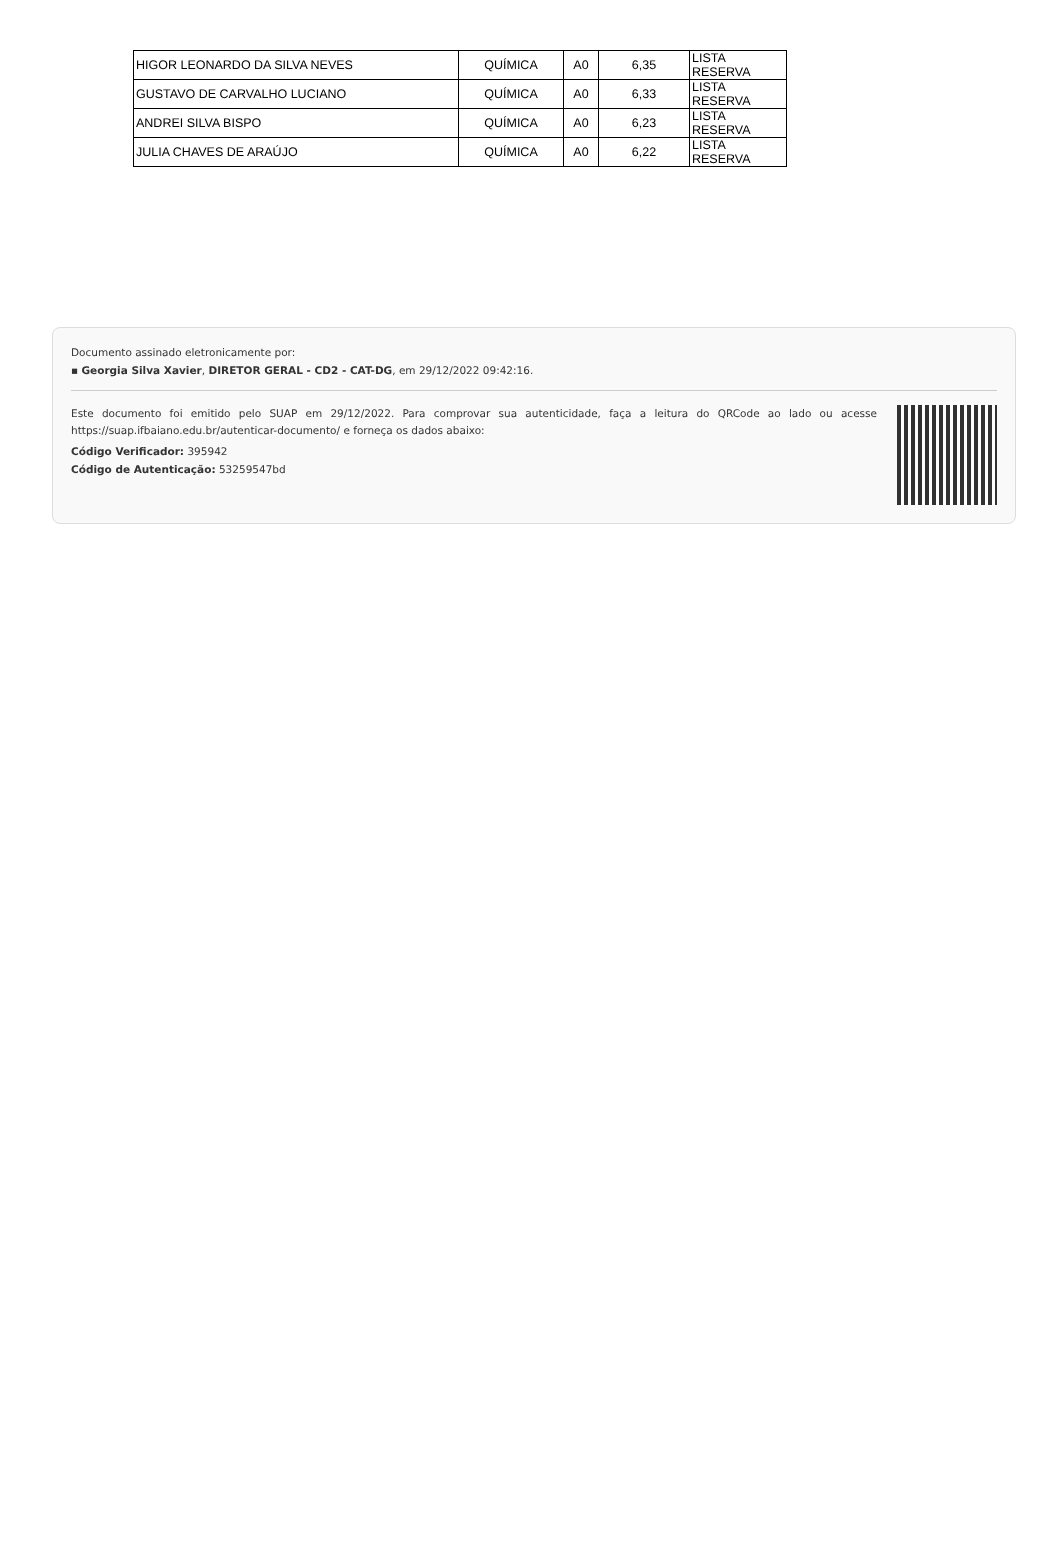| HIGOR LEONARDO DA SILVA NEVES | QUÍMICA | A0 | 6,35 | LISTA RESERVA |
| GUSTAVO DE CARVALHO LUCIANO | QUÍMICA | A0 | 6,33 | LISTA RESERVA |
| ANDREI SILVA BISPO | QUÍMICA | A0 | 6,23 | LISTA RESERVA |
| JULIA CHAVES DE ARAÚJO | QUÍMICA | A0 | 6,22 | LISTA RESERVA |
Documento assinado eletronicamente por:
▪ Georgia Silva Xavier, DIRETOR GERAL - CD2 - CAT-DG, em 29/12/2022 09:42:16.
Este documento foi emitido pelo SUAP em 29/12/2022. Para comprovar sua autenticidade, faça a leitura do QRCode ao lado ou acesse https://suap.ifbaiano.edu.br/autenticar-documento/ e forneça os dados abaixo:
Código Verificador: 395942
Código de Autenticação: 53259547bd